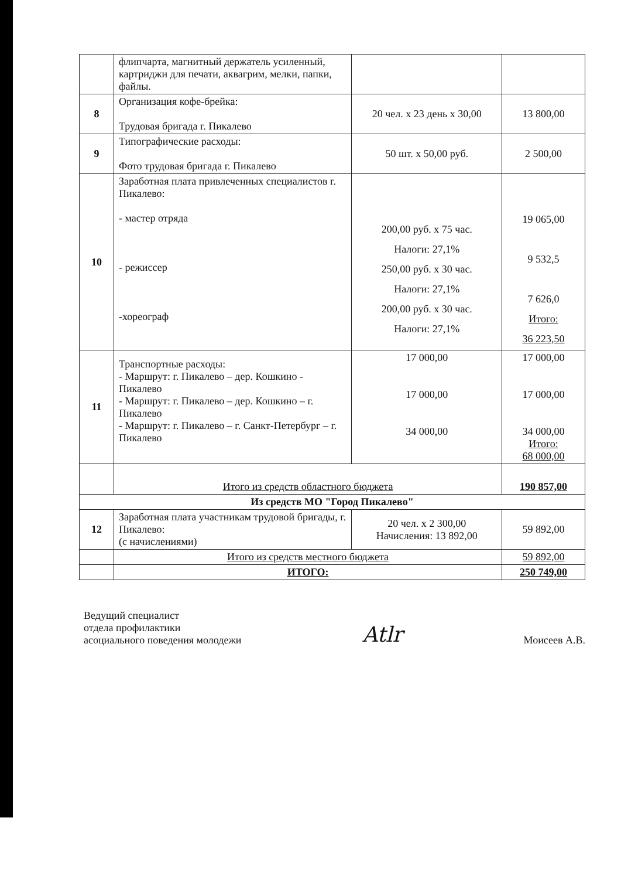| | флипчарта, магнитный держатель усиленный, картриджи для печати, аквагрим, мелки, папки, файлы. | | |
| 8 | Организация кофе-брейка: Трудовая бригада г. Пикалево | 20 чел. х 23 день х 30,00 | 13 800,00 |
| 9 | Типографические расходы: Фото трудовая бригада г. Пикалево | 50 шт. х 50,00 руб. | 2 500,00 |
| 10 | Заработная плата привлеченных специалистов г. Пикалево: - мастер отряда - режиссер -хореограф | 200,00 руб. х 75 час. Налоги: 27,1% 250,00 руб. х 30 час. Налоги: 27,1% 200,00 руб. х 30 час. Налоги: 27,1% | 19 065,00 9 532,5 7 626,0 Итого: 36 223,50 |
| 11 | Транспортные расходы: - Маршрут: г. Пикалево – дер. Кошкино - Пикалево - Маршрут: г. Пикалево – дер. Кошкино – г. Пикалево - Маршрут: г. Пикалево – г. Санкт-Петербург – г. Пикалево | 17 000,00 17 000,00 34 000,00 | 17 000,00 17 000,00 34 000,00 Итого: 68 000,00 |
| | Итого из средств областного бюджета | | 190 857,00 |
| Из средств МО "Город Пикалево" | | | |
| 12 | Заработная плата участникам трудовой бригады, г. Пикалево: (с начислениями) | 20 чел. х 2 300,00 Начисления: 13 892,00 | 59 892,00 |
| | Итого из средств местного бюджета | | 59 892,00 |
| | ИТОГО: | | 250 749,00 |
Ведущий специалист
отдела профилактики
асоциального поведения молодежи
Atlr
Моисеев А.В.